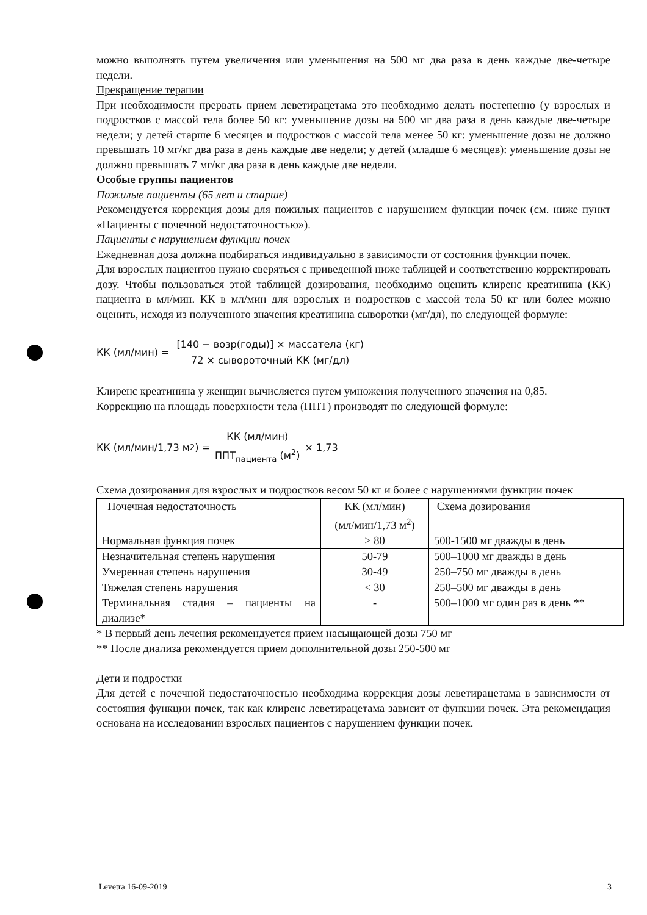можно выполнять путем увеличения или уменьшения на 500 мг два раза в день каждые две-четыре недели.
Прекращение терапии
При необходимости прервать прием леветирацетама это необходимо делать постепенно (у взрослых и подростков с массой тела более 50 кг: уменьшение дозы на 500 мг два раза в день каждые две-четыре недели; у детей старше 6 месяцев и подростков с массой тела менее 50 кг: уменьшение дозы не должно превышать 10 мг/кг два раза в день каждые две недели; у детей (младше 6 месяцев): уменьшение дозы не должно превышать 7 мг/кг два раза в день каждые две недели.
Особые группы пациентов
Пожилые пациенты (65 лет и старше)
Рекомендуется коррекция дозы для пожилых пациентов с нарушением функции почек (см. ниже пункт «Пациенты с почечной недостаточностью»).
Пациенты с нарушением функции почек
Ежедневная доза должна подбираться индивидуально в зависимости от состояния функции почек.
Для взрослых пациентов нужно сверяться с приведенной ниже таблицей и соответственно корректировать дозу. Чтобы пользоваться этой таблицей дозирования, необходимо оценить клиренс креатинина (КК) пациента в мл/мин. КК в мл/мин для взрослых и подростков с массой тела 50 кг или более можно оценить, исходя из полученного значения креатинина сыворотки (мг/дл), по следующей формуле:
КК (мл/мин) = [140 − возр(годы)] × массатела (кг) 72 × сывороточный КК (мг/дл)
Клиренс креатинина у женщин вычисляется путем умножения полученного значения на 0,85.
Коррекцию на площадь поверхности тела (ППТ) производят по следующей формуле:
КК (мл/мин/1,73 м<sup>2</sup>) = КК (мл/мин) ППТ<sub>пациента</sub> (м<sup>2</sup>) × 1,73
Схема дозирования для взрослых и подростков весом 50 кг и более с нарушениями функции почек
| Почечная недостаточность | КК (мл/мин) (мл/мин/1,73 м<sup>2</sup>) | Схема дозирования |
| Нормальная функция почек | > 80 | 500-1500 мг дважды в день |
| Незначительная степень нарушения | 50-79 | 500–1000 мг дважды в день |
| Умеренная степень нарушения | 30-49 | 250–750 мг дважды в день |
| Тяжелая степень нарушения | < 30 | 250–500 мг дважды в день |
| Терминальная стадия – пациенты на диализе* | - | 500–1000 мг один раз в день ** |
* В первый день лечения рекомендуется прием насыщающей дозы 750 мг
** После диализа рекомендуется прием дополнительной дозы 250-500 мг
Дети и подростки
Для детей с почечной недостаточностью необходима коррекция дозы леветирацетама в зависимости от состояния функции почек, так как клиренс леветирацетама зависит от функции почек. Эта рекомендация основана на исследовании взрослых пациентов с нарушением функции почек.
Levetra 16-09-2019 3